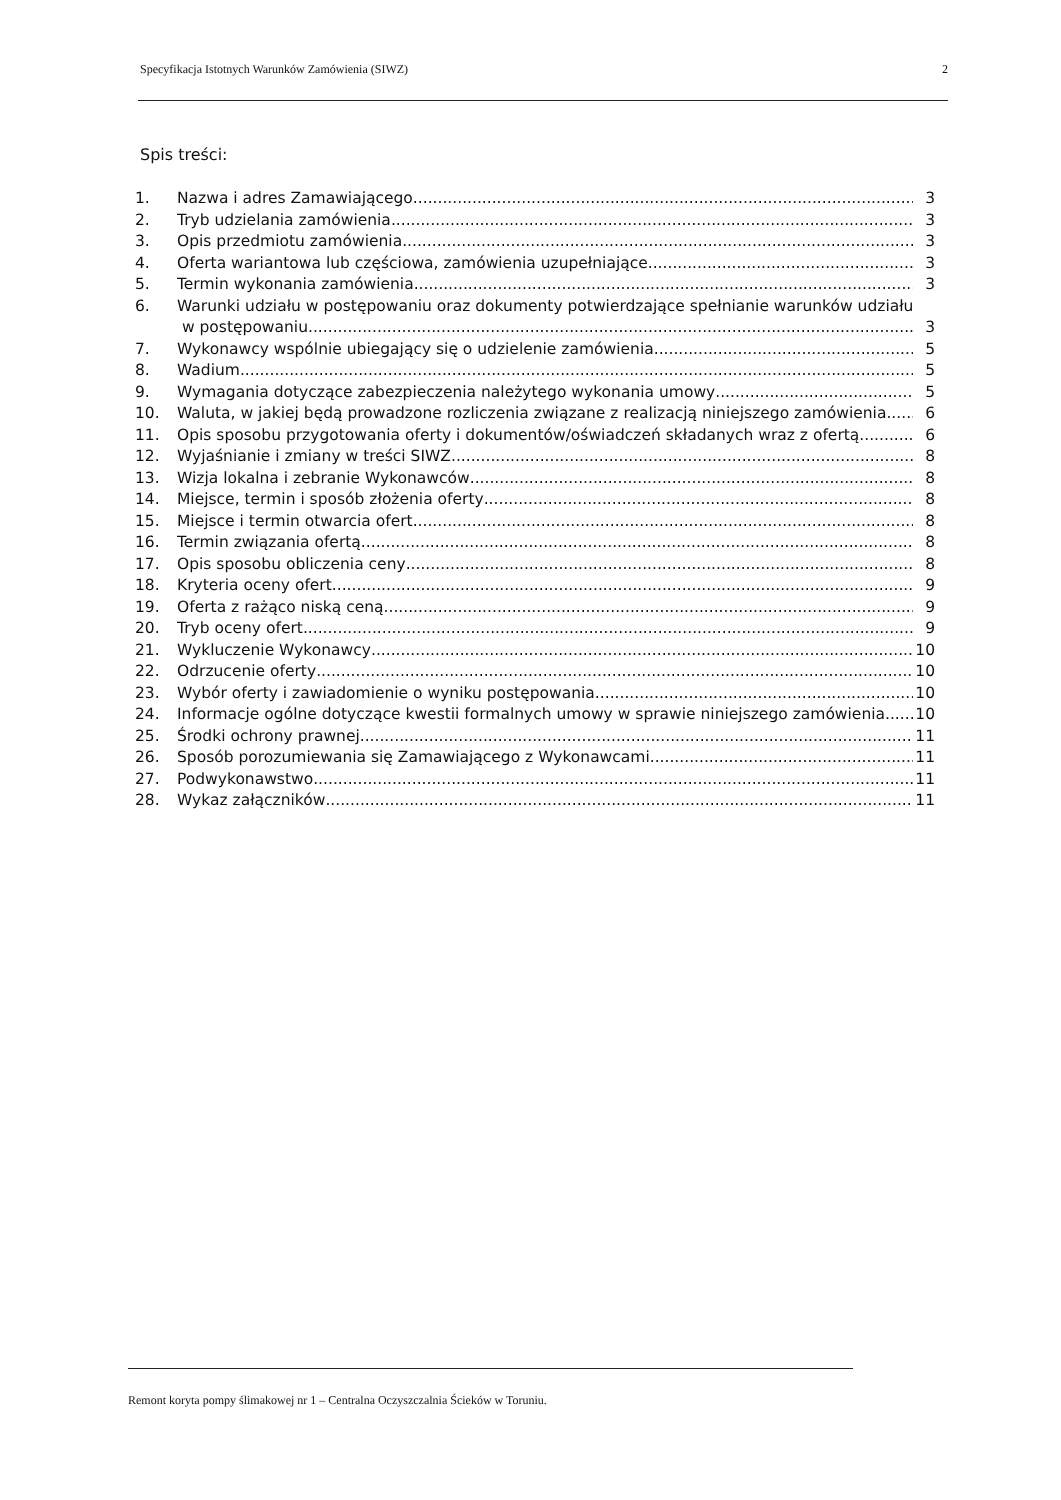Specyfikacja Istotnych Warunków Zamówienia (SIWZ) 2
Spis treści:
1. Nazwa i adres Zamawiającego 3
2. Tryb udzielania zamówienia 3
3. Opis przedmiotu zamówienia 3
4. Oferta wariantowa lub częściowa, zamówienia uzupełniające 3
5. Termin wykonania zamówienia 3
6. Warunki udziału w postępowaniu oraz dokumenty potwierdzające spełnianie warunków udziału
w postępowaniu 3
7. Wykonawcy wspólnie ubiegający się o udzielenie zamówienia 5
8. Wadium 5
9. Wymagania dotyczące zabezpieczenia należytego wykonania umowy 5
10. Waluta, w jakiej będą prowadzone rozliczenia związane z realizacją niniejszego zamówienia 6
11. Opis sposobu przygotowania oferty i dokumentów/oświadczeń składanych wraz z ofertą 6
12. Wyjaśnianie i zmiany w treści SIWZ 8
13. Wizja lokalna i zebranie Wykonawców 8
14. Miejsce, termin i sposób złożenia oferty 8
15. Miejsce i termin otwarcia ofert 8
16. Termin związania ofertą 8
17. Opis sposobu obliczenia ceny 8
18. Kryteria oceny ofert 9
19. Oferta z rażąco niską ceną 9
20. Tryb oceny ofert 9
21. Wykluczenie Wykonawcy 10
22. Odrzucenie oferty 10
23. Wybór oferty i zawiadomienie o wyniku postępowania 10
24. Informacje ogólne dotyczące kwestii formalnych umowy w sprawie niniejszego zamówienia 10
25. Środki ochrony prawnej 11
26. Sposób porozumiewania się Zamawiającego z Wykonawcami 11
27. Podwykonawstwo 11
28. Wykaz załączników 11
Remont koryta pompy ślimakowej nr 1 – Centralna Oczyszczalnia Ścieków w Toruniu.